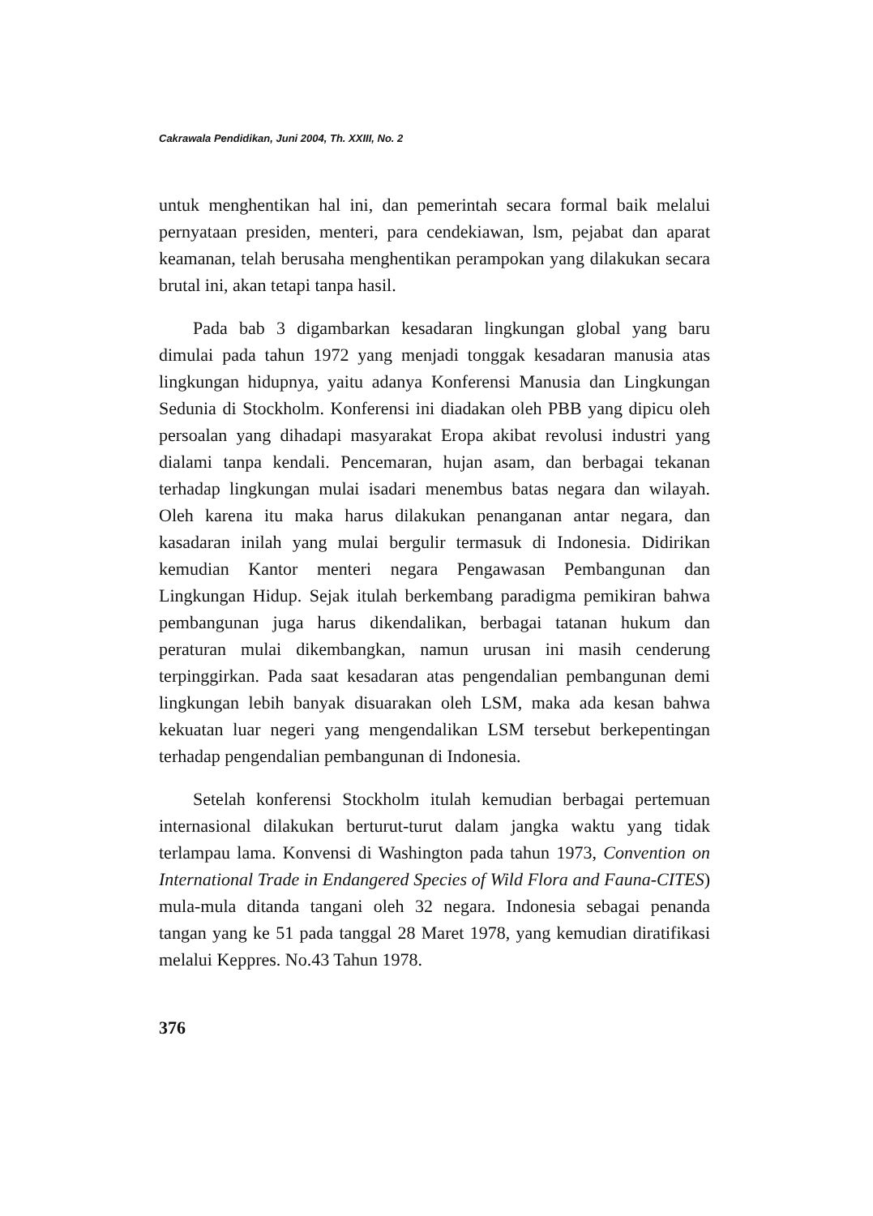Cakrawala Pendidikan, Juni 2004, Th. XXIII, No. 2
untuk menghentikan hal ini, dan pemerintah secara formal baik melalui pernyataan presiden, menteri, para cendekiawan, lsm, pejabat dan aparat keamanan, telah berusaha menghentikan perampokan yang dilakukan secara brutal ini, akan tetapi tanpa hasil.
Pada bab 3 digambarkan kesadaran lingkungan global yang baru dimulai pada tahun 1972 yang menjadi tonggak kesadaran manusia atas lingkungan hidupnya, yaitu adanya Konferensi Manusia dan Lingkungan Sedunia di Stockholm. Konferensi ini diadakan oleh PBB yang dipicu oleh persoalan yang dihadapi masyarakat Eropa akibat revolusi industri yang dialami tanpa kendali. Pencemaran, hujan asam, dan berbagai tekanan terhadap lingkungan mulai isadari menembus batas negara dan wilayah. Oleh karena itu maka harus dilakukan penanganan antar negara, dan kasadaran inilah yang mulai bergulir termasuk di Indonesia. Didirikan kemudian Kantor menteri negara Pengawasan Pembangunan dan Lingkungan Hidup. Sejak itulah berkembang paradigma pemikiran bahwa pembangunan juga harus dikendalikan, berbagai tatanan hukum dan peraturan mulai dikembangkan, namun urusan ini masih cenderung terpinggirkan. Pada saat kesadaran atas pengendalian pembangunan demi lingkungan lebih banyak disuarakan oleh LSM, maka ada kesan bahwa kekuatan luar negeri yang mengendalikan LSM tersebut berkepentingan terhadap pengendalian pembangunan di Indonesia.
Setelah konferensi Stockholm itulah kemudian berbagai pertemuan internasional dilakukan berturut-turut dalam jangka waktu yang tidak terlampau lama. Konvensi di Washington pada tahun 1973, Convention on International Trade in Endangered Species of Wild Flora and Fauna-CITES) mula-mula ditanda tangani oleh 32 negara. Indonesia sebagai penanda tangan yang ke 51 pada tanggal 28 Maret 1978, yang kemudian diratifikasi melalui Keppres. No.43 Tahun 1978.
376